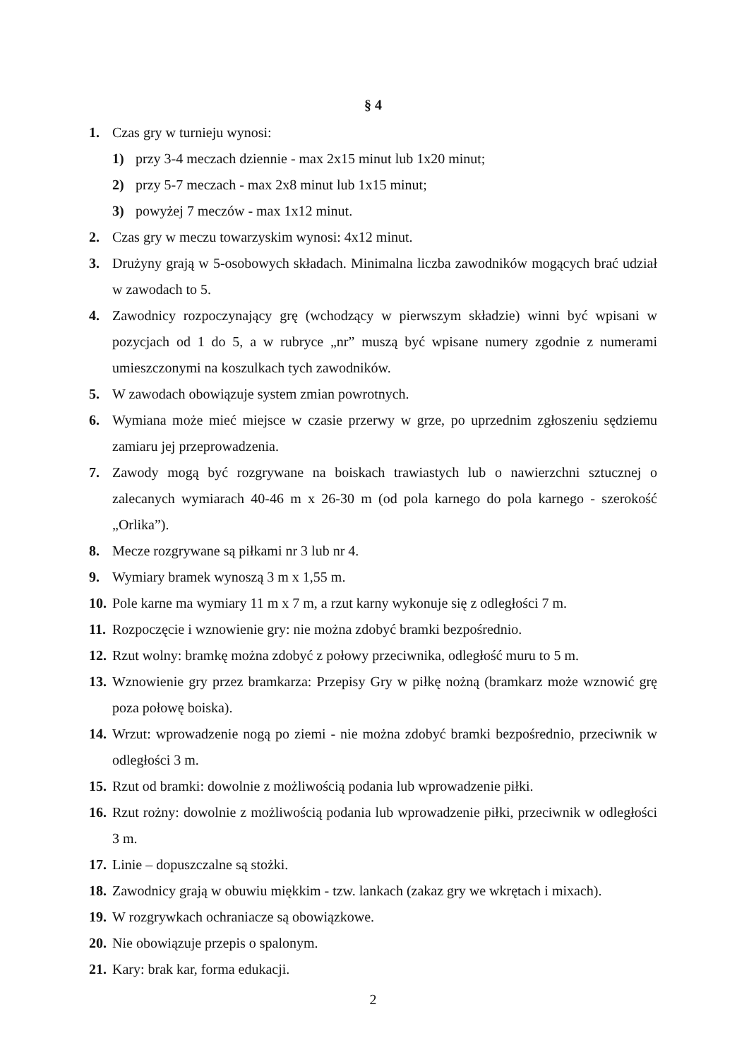§ 4
1. Czas gry w turnieju wynosi:
1) przy 3-4 meczach dziennie - max 2x15 minut lub 1x20 minut;
2) przy 5-7 meczach - max 2x8 minut lub 1x15 minut;
3) powyżej 7 meczów - max 1x12 minut.
2. Czas gry w meczu towarzyskim wynosi: 4x12 minut.
3. Drużyny grają w 5-osobowych składach. Minimalna liczba zawodników mogących brać udział w zawodach to 5.
4. Zawodnicy rozpoczynający grę (wchodzący w pierwszym składzie) winni być wpisani w pozycjach od 1 do 5, a w rubryce „nr” muszą być wpisane numery zgodnie z numerami umieszczonymi na koszulkach tych zawodników.
5. W zawodach obowiązuje system zmian powrotnych.
6. Wymiana może mieć miejsce w czasie przerwy w grze, po uprzednim zgłoszeniu sędziemu zamiaru jej przeprowadzenia.
7. Zawody mogą być rozgrywane na boiskach trawiastych lub o nawierzchni sztucznej o zalecanych wymiarach 40-46 m x 26-30 m (od pola karnego do pola karnego - szerokość „Orlika”).
8. Mecze rozgrywane są piłkami nr 3 lub nr 4.
9. Wymiary bramek wynoszą 3 m x 1,55 m.
10. Pole karne ma wymiary 11 m x 7 m, a rzut karny wykonuje się z odległości 7 m.
11. Rozpoczęcie i wznowienie gry: nie można zdobyć bramki bezpośrednio.
12. Rzut wolny: bramkę można zdobyć z połowy przeciwnika, odległość muru to 5 m.
13. Wznowienie gry przez bramkarza: Przepisy Gry w piłkę nożną (bramkarz może wznowić grę poza połowę boiska).
14. Wrzut: wprowadzenie nogą po ziemi - nie można zdobyć bramki bezpośrednio, przeciwnik w odległości 3 m.
15. Rzut od bramki: dowolnie z możliwością podania lub wprowadzenie piłki.
16. Rzut rożny: dowolnie z możliwością podania lub wprowadzenie piłki, przeciwnik w odległości 3 m.
17. Linie – dopuszczalne są stożki.
18. Zawodnicy grają w obuwiu miękkim - tzw. lankach (zakaz gry we wkrętach i mixach).
19. W rozgrywkach ochraniacze są obowiązkowe.
20. Nie obowiązuje przepis o spalonym.
21. Kary: brak kar, forma edukacji.
2